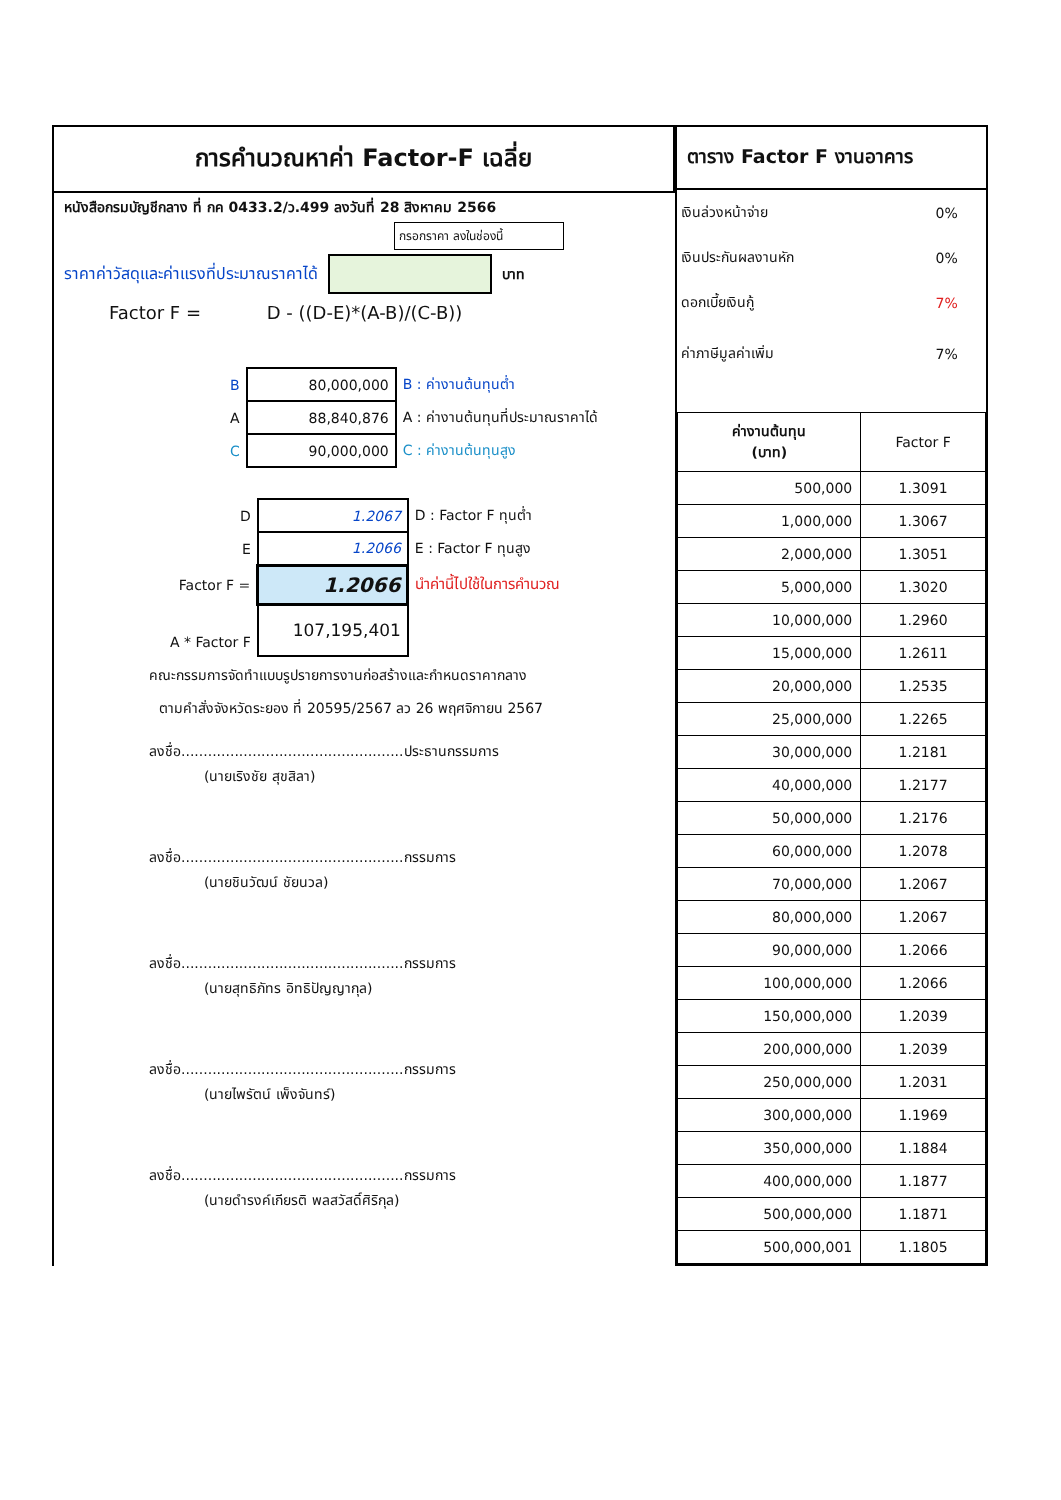การคำนวณหาค่า Factor-F เฉลี่ย
หนังสือกรมบัญชีกลาง ที่ กค 0433.2/ว.499 ลงวันที่ 28 สิงหาคม 2566
กรอกราคา ลงในช่องนี้
ราคาค่าวัสดุและค่าแรงที่ประมาณราคาได้ บาท
Factor F = D - ((D-E)*(A-B)/(C-B))
| B | 80,000,000 | B : ค่างานต้นทุนต่ำ |
| A | 88,840,876 | A : ค่างานต้นทุนที่ประมาณราคาได้ |
| C | 90,000,000 | C : ค่างานต้นทุนสูง |
| D | 1.2067 | D : Factor F ทุนต่ำ |
| E | 1.2066 | E : Factor F ทุนสูง |
| Factor F = | 1.2066 | นำค่านี้ไปใช้ในการคำนวณ |
| A * Factor F | 107,195,401 | |
คณะกรรมการจัดทำแบบรูปรายการงานก่อสร้างและกำหนดราคากลาง
ตามคำสั่งจังหวัดระยอง ที่ 20595/2567 ลว 26 พฤศจิกายน 2567
ลงชื่อ..................................................ประธานกรรมการ
(นายเริงชัย สุขสิลา)
ลงชื่อ..................................................กรรมการ
(นายชินวัฒน์ ชัยนวล)
ลงชื่อ..................................................กรรมการ
(นายสุทธิภัทร อิทธิปัญญากุล)
ลงชื่อ..................................................กรรมการ
(นายไพรัตน์ เพ็งจันทร์)
ลงชื่อ..................................................กรรมการ
(นายดำรงค์เกียรติ พลสวัสดิ์ศิริกุล)
ตาราง Factor F งานอาคาร
| เงินล่วงหน้าจ่าย | 0% |
| เงินประกันผลงานหัก | 0% |
| ดอกเบี้ยเงินกู้ | 7% |
| ค่าภาษีมูลค่าเพิ่ม | 7% |
| ค่างานต้นทุน (บาท) | Factor F |
| --- | --- |
| 500,000 | 1.3091 |
| 1,000,000 | 1.3067 |
| 2,000,000 | 1.3051 |
| 5,000,000 | 1.3020 |
| 10,000,000 | 1.2960 |
| 15,000,000 | 1.2611 |
| 20,000,000 | 1.2535 |
| 25,000,000 | 1.2265 |
| 30,000,000 | 1.2181 |
| 40,000,000 | 1.2177 |
| 50,000,000 | 1.2176 |
| 60,000,000 | 1.2078 |
| 70,000,000 | 1.2067 |
| 80,000,000 | 1.2067 |
| 90,000,000 | 1.2066 |
| 100,000,000 | 1.2066 |
| 150,000,000 | 1.2039 |
| 200,000,000 | 1.2039 |
| 250,000,000 | 1.2031 |
| 300,000,000 | 1.1969 |
| 350,000,000 | 1.1884 |
| 400,000,000 | 1.1877 |
| 500,000,000 | 1.1871 |
| 500,000,001 | 1.1805 |